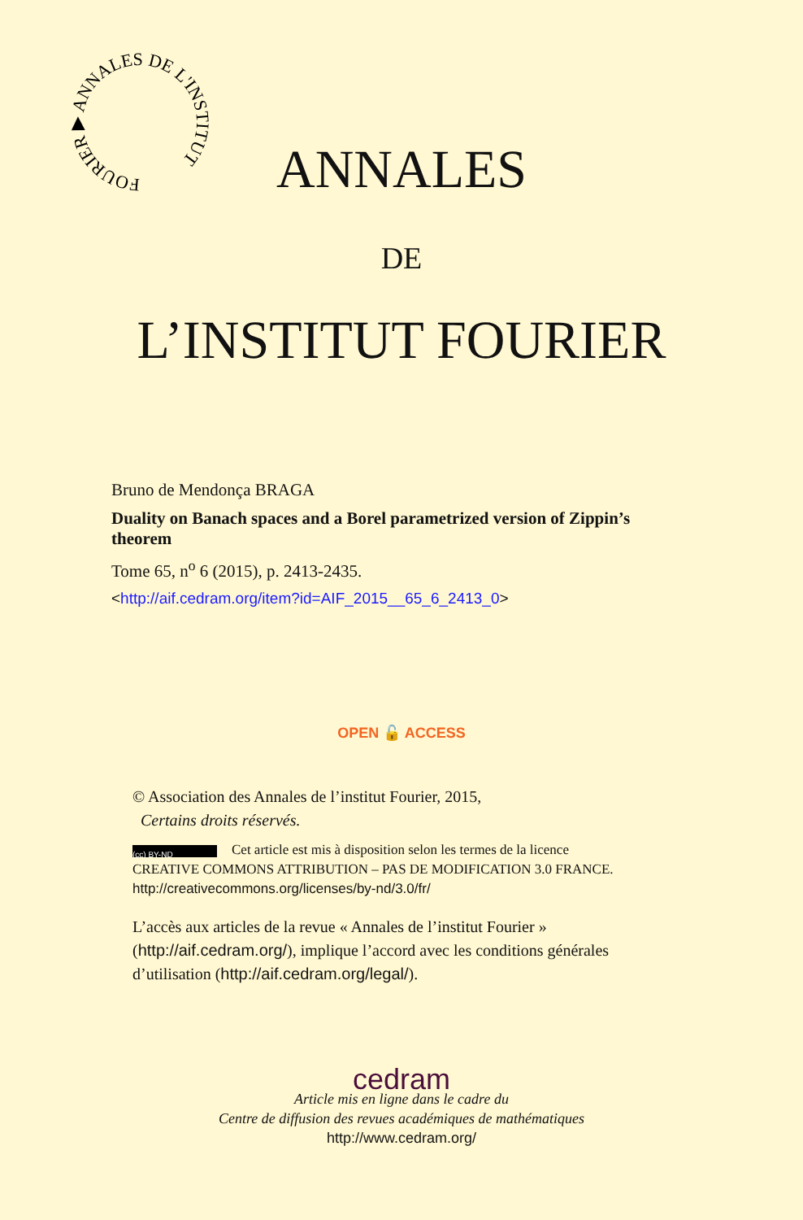FOURIER ▶ ANNALES DE L'INSTITUT
ANNALES
DE
L’INSTITUT FOURIER
Bruno de Mendonça BRAGA
Duality on Banach spaces and a Borel parametrized version of Zippin’s theorem
Tome 65, n<sup>o</sup> 6 (2015), p. 2413-2435.
<http://aif.cedram.org/item?id=AIF_2015__65_6_2413_0>
OPEN 🔓 ACCESS
© Association des Annales de l’institut Fourier, 2015,
Certains droits réservés.
(cc) BY-ND Cet article est mis à disposition selon les termes de la licence
CREATIVE COMMONS ATTRIBUTION – PAS DE MODIFICATION 3.0 FRANCE.
http://creativecommons.org/licenses/by-nd/3.0/fr/
L’accès aux articles de la revue « Annales de l’institut Fourier » (http://aif.cedram.org/), implique l’accord avec les conditions générales d’utilisation (http://aif.cedram.org/legal/).
cedram
Article mis en ligne dans le cadre du
Centre de diffusion des revues académiques de mathématiques
http://www.cedram.org/